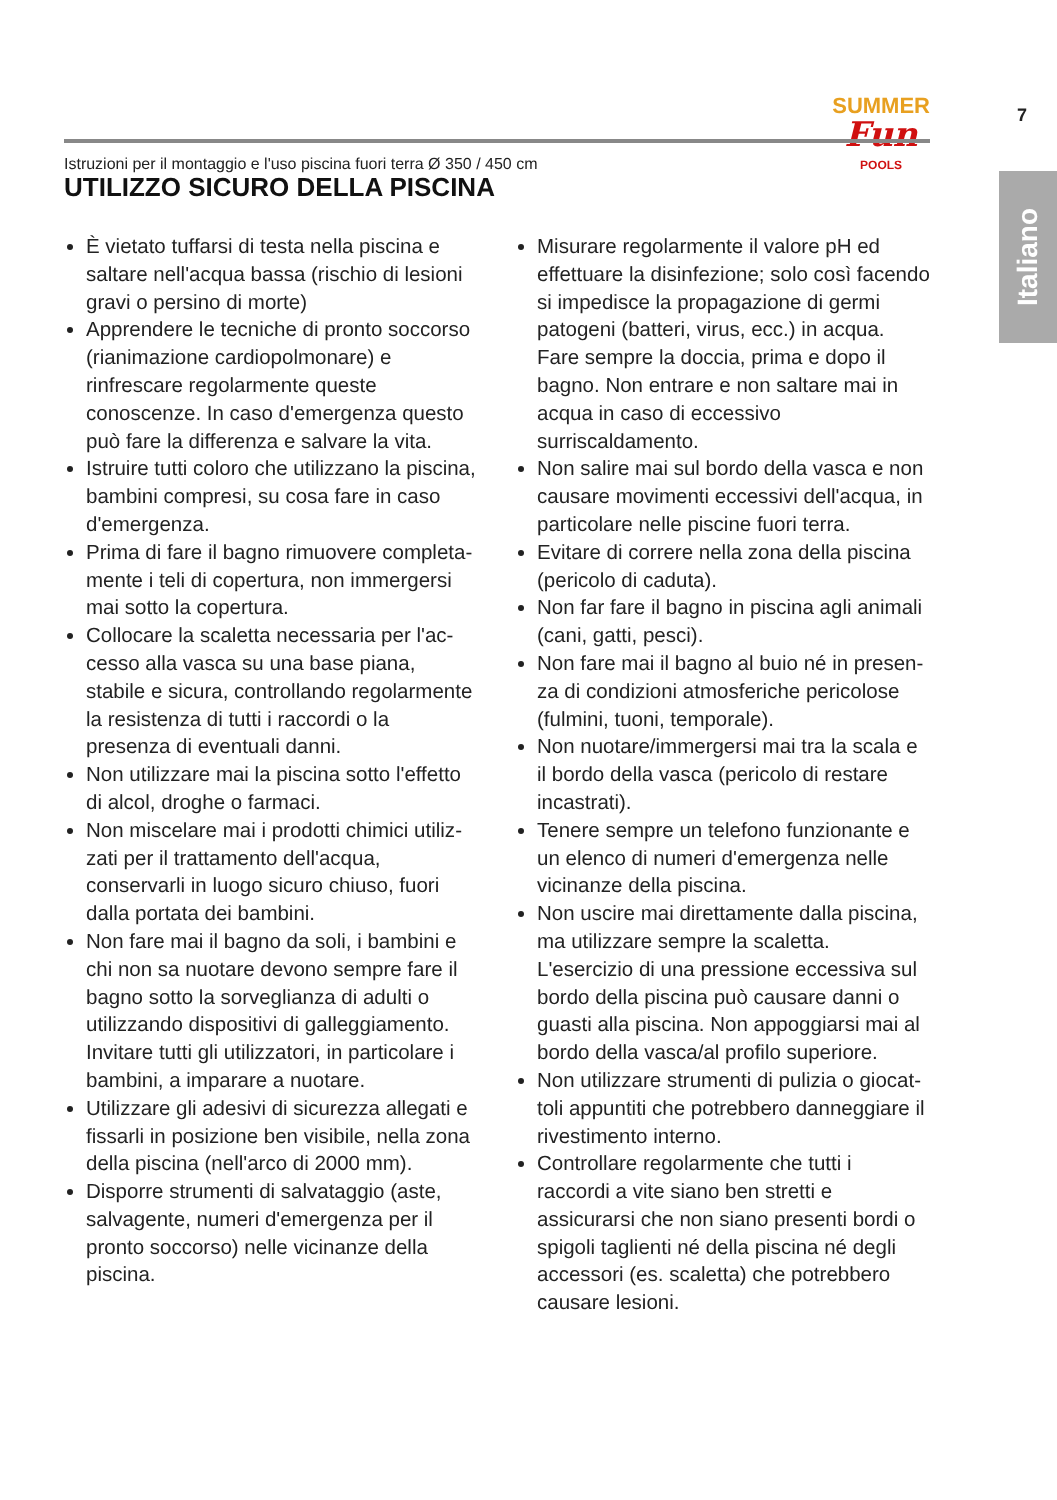Istruzioni per il montaggio e l'uso piscina fuori terra Ø 350 / 450 cm
SUMMER
Fun
POOLS
7
Italiano
UTILIZZO SICURO DELLA PISCINA
È vietato tuffarsi di testa nella piscina e saltare nell'acqua bassa (rischio di lesioni gravi o persino di morte)
Apprendere le tecniche di pronto soccorso (rianimazione cardiopolmonare) e rinfresca­re regolarmente queste conoscenze. In caso d'emergenza questo può fare la differenza e salvare la vita.
Istruire tutti coloro che utilizzano la piscina, bambini compresi, su cosa fare in caso d'emergenza.
Prima di fare il bagno rimuovere completa­mente i teli di copertura, non immergersi mai sotto la copertura.
Collocare la scaletta necessaria per l'ac­cesso alla vasca su una base piana, stabile e sicura, controllando regolarmente la resistenza di tutti i raccordi o la presenza di eventuali danni.
Non utilizzare mai la piscina sotto l'effetto di alcol, droghe o farmaci.
Non miscelare mai i prodotti chimici utiliz­zati per il trattamento dell'acqua, conservar­li in luogo sicuro chiuso, fuori dalla portata dei bambini.
Non fare mai il bagno da soli, i bambini e chi non sa nuotare devono sempre fare il bagno sotto la sorveglianza di adulti o utiliz­zando dispositivi di galleggiamento. Invitare tutti gli utilizzatori, in particolare i bambini, a imparare a nuotare.
Utilizzare gli adesivi di sicurezza allegati e fissarli in posizione ben visibile, nella zona della piscina (nell'arco di 2000 mm).
Disporre strumenti di salvataggio (aste, sal­vagente, numeri d'emergenza per il pronto soccorso) nelle vicinanze della piscina.
Misurare regolarmente il valore pH ed effettuare la disinfezione; solo così facendo si impedisce la propagazione di germi patogeni (batteri, virus, ecc.) in acqua. Fare sempre la doccia, prima e dopo il bagno. Non entrare e non saltare mai in acqua in caso di eccessivo surriscaldamento.
Non salire mai sul bordo della vasca e non causare movimenti eccessivi dell'acqua, in particolare nelle piscine fuori terra.
Evitare di correre nella zona della piscina (pericolo di caduta).
Non far fare il bagno in piscina agli animali (cani, gatti, pesci).
Non fare mai il bagno al buio né in presen­za di condizioni atmosferiche pericolose (fulmini, tuoni, temporale).
Non nuotare/immergersi mai tra la scala e il bordo della vasca (pericolo di restare incastrati).
Tenere sempre un telefono funzionante e un elenco di numeri d'emergenza nelle vicinanze della piscina.
Non uscire mai direttamente dalla piscina, ma utilizzare sempre la scaletta. L'esercizio di una pressione eccessiva sul bordo della piscina può causare danni o guasti alla piscina. Non appoggiarsi mai al bordo della vasca/al profilo superiore.
Non utilizzare strumenti di pulizia o giocat­toli appuntiti che potrebbero danneggiare il rivestimento interno.
Controllare regolarmente che tutti i raccordi a vite siano ben stretti e assicurarsi che non siano presenti bordi o spigoli taglienti né della piscina né degli accessori (es. scalet­ta) che potrebbero causare lesioni.